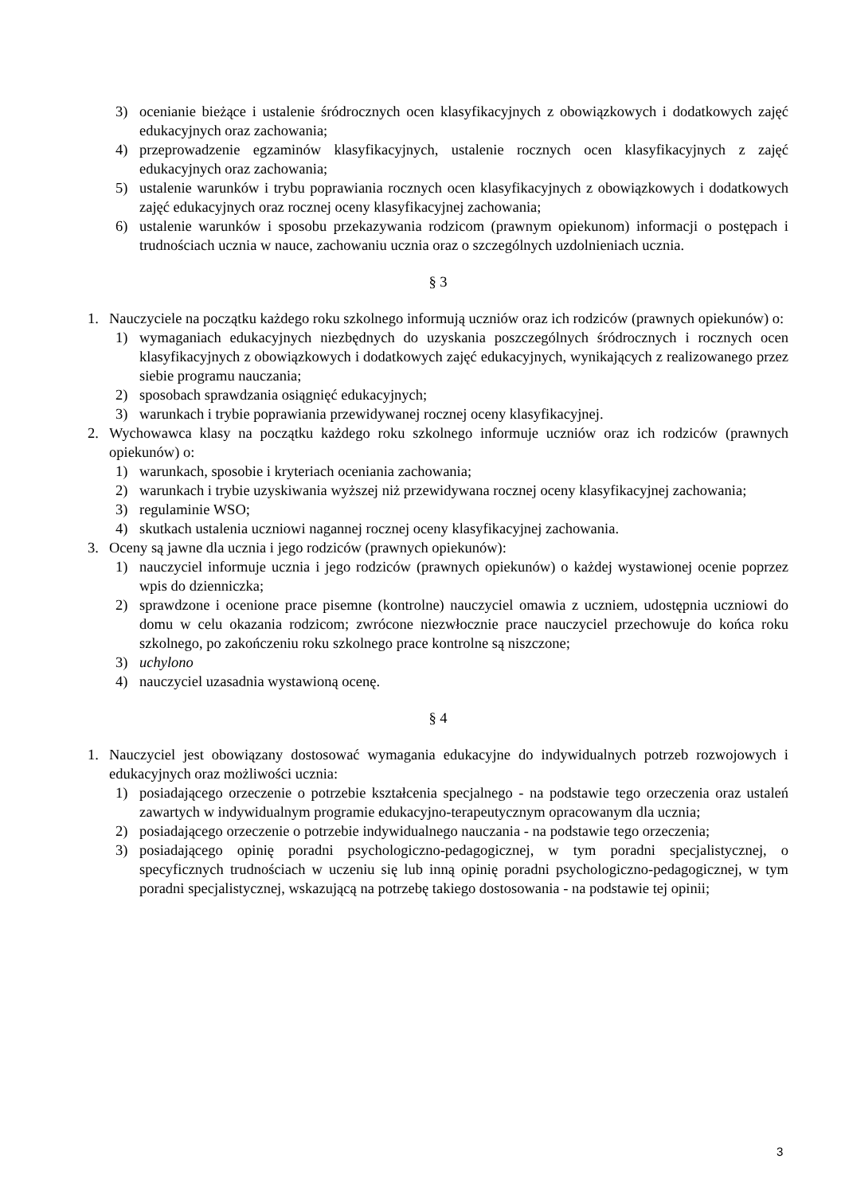3) ocenianie bieżące i ustalenie śródrocznych ocen klasyfikacyjnych z obowiązkowych i dodatkowych zajęć edukacyjnych oraz zachowania;
4) przeprowadzenie egzaminów klasyfikacyjnych, ustalenie rocznych ocen klasyfikacyjnych z zajęć edukacyjnych oraz zachowania;
5) ustalenie warunków i trybu poprawiania rocznych ocen klasyfikacyjnych z obowiązkowych i dodatkowych zajęć edukacyjnych oraz rocznej oceny klasyfikacyjnej zachowania;
6) ustalenie warunków i sposobu przekazywania rodzicom (prawnym opiekunom) informacji o postępach i trudnościach ucznia w nauce, zachowaniu ucznia oraz o szczególnych uzdolnieniach ucznia.
§ 3
1. Nauczyciele na początku każdego roku szkolnego informują uczniów oraz ich rodziców (prawnych opiekunów) o:
1) wymaganiach edukacyjnych niezbędnych do uzyskania poszczególnych śródrocznych i rocznych ocen klasyfikacyjnych z obowiązkowych i dodatkowych zajęć edukacyjnych, wynikających z realizowanego przez siebie programu nauczania;
2) sposobach sprawdzania osiągnięć edukacyjnych;
3) warunkach i trybie poprawiania przewidywanej rocznej oceny klasyfikacyjnej.
2. Wychowawca klasy na początku każdego roku szkolnego informuje uczniów oraz ich rodziców (prawnych opiekunów) o:
1) warunkach, sposobie i kryteriach oceniania zachowania;
2) warunkach i trybie uzyskiwania wyższej niż przewidywana rocznej oceny klasyfikacyjnej zachowania;
3) regulaminie WSO;
4) skutkach ustalenia uczniowi nagannej rocznej oceny klasyfikacyjnej zachowania.
3. Oceny są jawne dla ucznia i jego rodziców (prawnych opiekunów):
1) nauczyciel informuje ucznia i jego rodziców (prawnych opiekunów) o każdej wystawionej ocenie poprzez wpis do dzienniczka;
2) sprawdzone i ocenione prace pisemne (kontrolne) nauczyciel omawia z uczniem, udostępnia uczniowi do domu w celu okazania rodzicom; zwrócone niezwłocznie prace nauczyciel przechowuje do końca roku szkolnego, po zakończeniu roku szkolnego prace kontrolne są niszczone;
3) uchylono
4) nauczyciel uzasadnia wystawioną ocenę.
§ 4
1. Nauczyciel jest obowiązany dostosować wymagania edukacyjne do indywidualnych potrzeb rozwojowych i edukacyjnych oraz możliwości ucznia:
1) posiadającego orzeczenie o potrzebie kształcenia specjalnego - na podstawie tego orzeczenia oraz ustaleń zawartych w indywidualnym programie edukacyjno-terapeutycznym opracowanym dla ucznia;
2) posiadającego orzeczenie o potrzebie indywidualnego nauczania - na podstawie tego orzeczenia;
3) posiadającego opinię poradni psychologiczno-pedagogicznej, w tym poradni specjalistycznej, o specyficznych trudnościach w uczeniu się lub inną opinię poradni psychologiczno-pedagogicznej, w tym poradni specjalistycznej, wskazującą na potrzebę takiego dostosowania - na podstawie tej opinii;
3